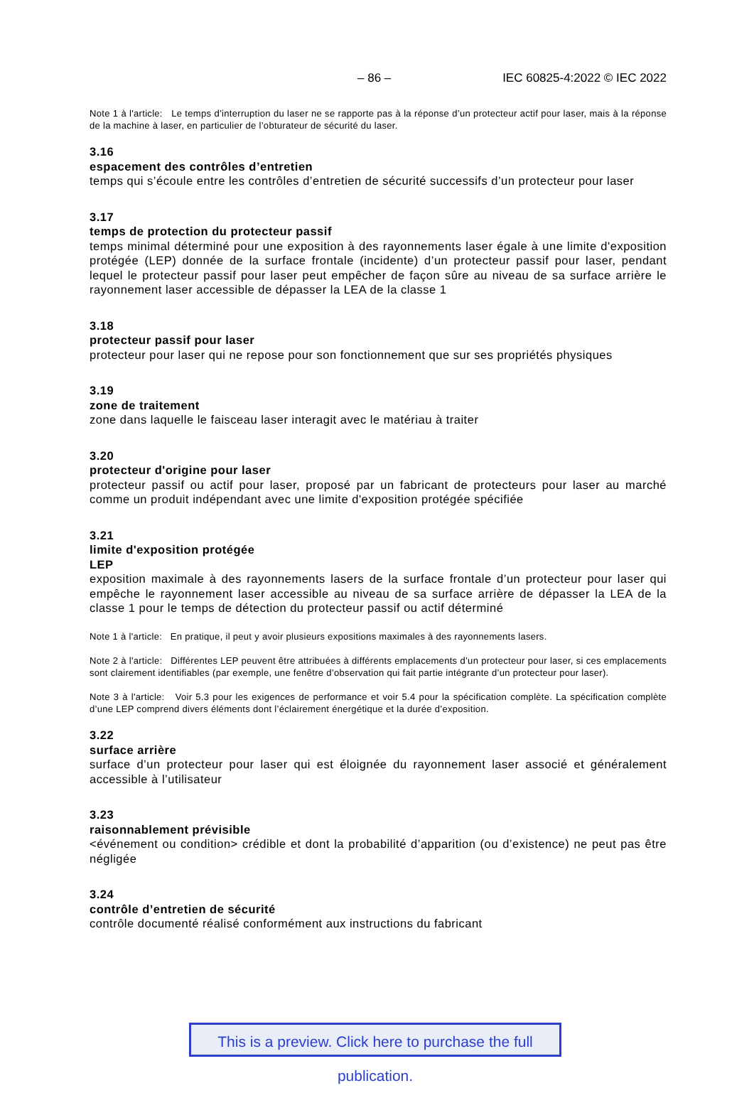– 86 – IEC 60825-4:2022 © IEC 2022
Note 1 à l'article: Le temps d’interruption du laser ne se rapporte pas à la réponse d’un protecteur actif pour laser, mais à la réponse de la machine à laser, en particulier de l’obturateur de sécurité du laser.
3.16
espacement des contrôles d’entretien
temps qui s’écoule entre les contrôles d’entretien de sécurité successifs d’un protecteur pour laser
3.17
temps de protection du protecteur passif
temps minimal déterminé pour une exposition à des rayonnements laser égale à une limite d'exposition protégée (LEP) donnée de la surface frontale (incidente) d’un protecteur passif pour laser, pendant lequel le protecteur passif pour laser peut empêcher de façon sûre au niveau de sa surface arrière le rayonnement laser accessible de dépasser la LEA de la classe 1
3.18
protecteur passif pour laser
protecteur pour laser qui ne repose pour son fonctionnement que sur ses propriétés physiques
3.19
zone de traitement
zone dans laquelle le faisceau laser interagit avec le matériau à traiter
3.20
protecteur d'origine pour laser
protecteur passif ou actif pour laser, proposé par un fabricant de protecteurs pour laser au marché comme un produit indépendant avec une limite d'exposition protégée spécifiée
3.21
limite d'exposition protégée
LEP
exposition maximale à des rayonnements lasers de la surface frontale d’un protecteur pour laser qui empêche le rayonnement laser accessible au niveau de sa surface arrière de dépasser la LEA de la classe 1 pour le temps de détection du protecteur passif ou actif déterminé
Note 1 à l'article: En pratique, il peut y avoir plusieurs expositions maximales à des rayonnements lasers.
Note 2 à l'article: Différentes LEP peuvent être attribuées à différents emplacements d’un protecteur pour laser, si ces emplacements sont clairement identifiables (par exemple, une fenêtre d’observation qui fait partie intégrante d’un protecteur pour laser).
Note 3 à l'article: Voir 5.3 pour les exigences de performance et voir 5.4 pour la spécification complète. La spécification complète d’une LEP comprend divers éléments dont l’éclairement énergétique et la durée d’exposition.
3.22
surface arrière
surface d’un protecteur pour laser qui est éloignée du rayonnement laser associé et généralement accessible à l’utilisateur
3.23
raisonnablement prévisible
<événement ou condition> crédible et dont la probabilité d’apparition (ou d’existence) ne peut pas être négligée
3.24
contrôle d’entretien de sécurité
contrôle documenté réalisé conformément aux instructions du fabricant
This is a preview. Click here to purchase the full publication.